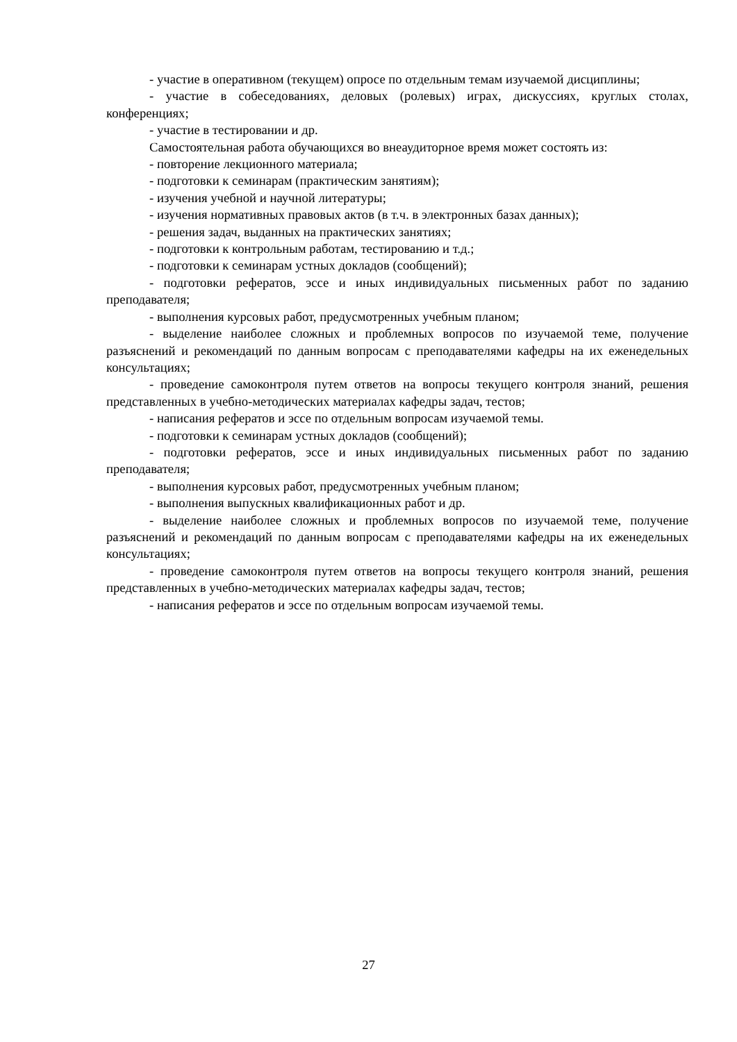- участие в оперативном (текущем) опросе по отдельным темам изучаемой дисциплины;
- участие в собеседованиях, деловых (ролевых) играх, дискуссиях, круглых столах, конференциях;
- участие в тестировании и др.
Самостоятельная работа обучающихся во внеаудиторное время может состоять из:
- повторение лекционного материала;
- подготовки к семинарам (практическим занятиям);
- изучения учебной и научной литературы;
- изучения нормативных правовых актов (в т.ч. в электронных базах данных);
- решения задач, выданных на практических занятиях;
- подготовки к контрольным работам, тестированию и т.д.;
- подготовки к семинарам устных докладов (сообщений);
- подготовки рефератов, эссе и иных индивидуальных письменных работ по заданию преподавателя;
- выполнения курсовых работ, предусмотренных учебным планом;
- выделение наиболее сложных и проблемных вопросов по изучаемой теме, получение разъяснений и рекомендаций по данным вопросам с преподавателями кафедры на их еженедельных консультациях;
- проведение самоконтроля путем ответов на вопросы текущего контроля знаний, решения представленных в учебно-методических материалах кафедры задач, тестов;
- написания рефератов и эссе по отдельным вопросам изучаемой темы.
- подготовки к семинарам устных докладов (сообщений);
- подготовки рефератов, эссе и иных индивидуальных письменных работ по заданию преподавателя;
- выполнения курсовых работ, предусмотренных учебным планом;
- выполнения выпускных квалификационных работ и др.
- выделение наиболее сложных и проблемных вопросов по изучаемой теме, получение разъяснений и рекомендаций по данным вопросам с преподавателями кафедры на их еженедельных консультациях;
- проведение самоконтроля путем ответов на вопросы текущего контроля знаний, решения представленных в учебно-методических материалах кафедры задач, тестов;
- написания рефератов и эссе по отдельным вопросам изучаемой темы.
27